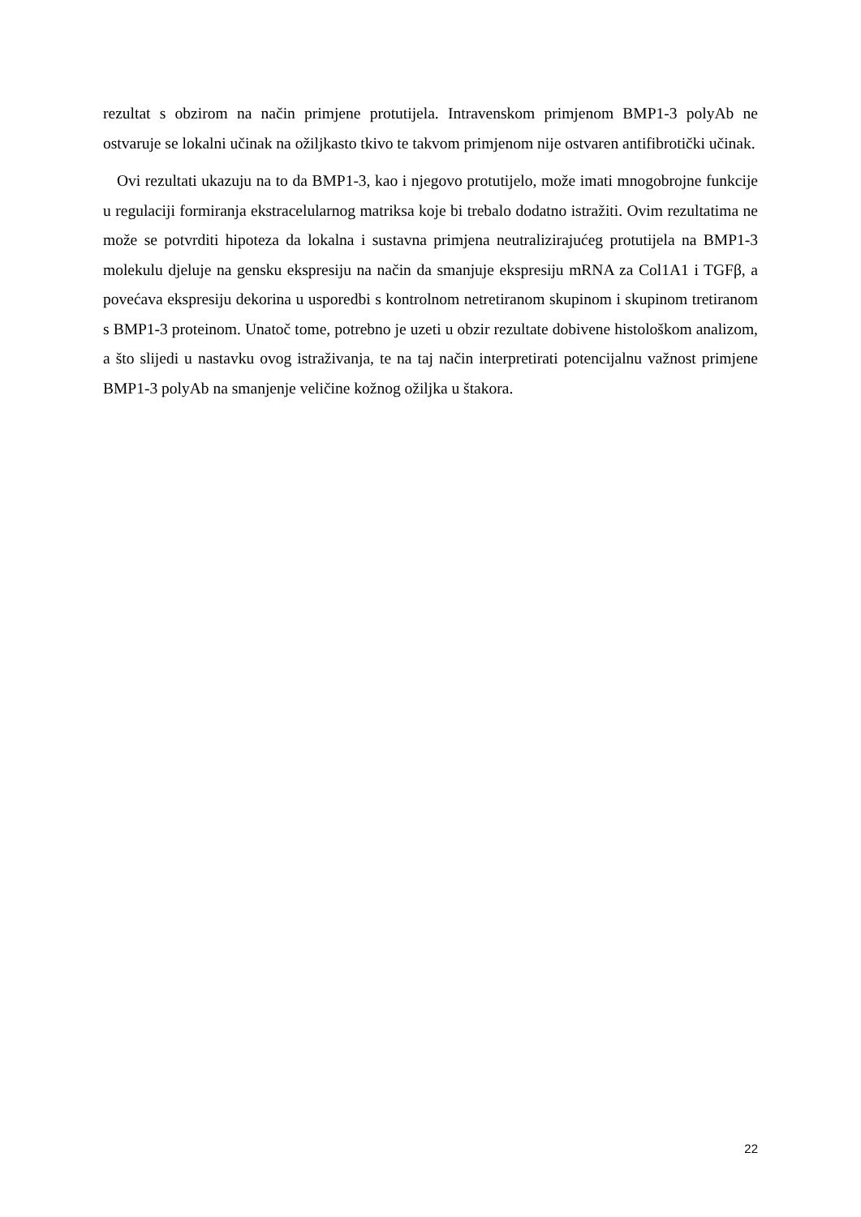rezultat s obzirom na način primjene protutijela. Intravenskom primjenom BMP1-3 polyAb ne ostvaruje se lokalni učinak na ožiljkasto tkivo te takvom primjenom nije ostvaren antifibrotički učinak.
Ovi rezultati ukazuju na to da BMP1-3, kao i njegovo protutijelo, može imati mnogobrojne funkcije u regulaciji formiranja ekstracelularnog matriksa koje bi trebalo dodatno istražiti. Ovim rezultatima ne može se potvrditi hipoteza da lokalna i sustavna primjena neutralizirajućeg protutijela na BMP1-3 molekulu djeluje na gensku ekspresiju na način da smanjuje ekspresiju mRNA za Col1A1 i TGFβ, a povećava ekspresiju dekorina u usporedbi s kontrolnom netretiranom skupinom i skupinom tretiranom s BMP1-3 proteinom. Unatoč tome, potrebno je uzeti u obzir rezultate dobivene histološkom analizom, a što slijedi u nastavku ovog istraživanja, te na taj način interpretirati potencijalnu važnost primjene BMP1-3 polyAb na smanjenje veličine kožnog ožiljka u štakora.
22